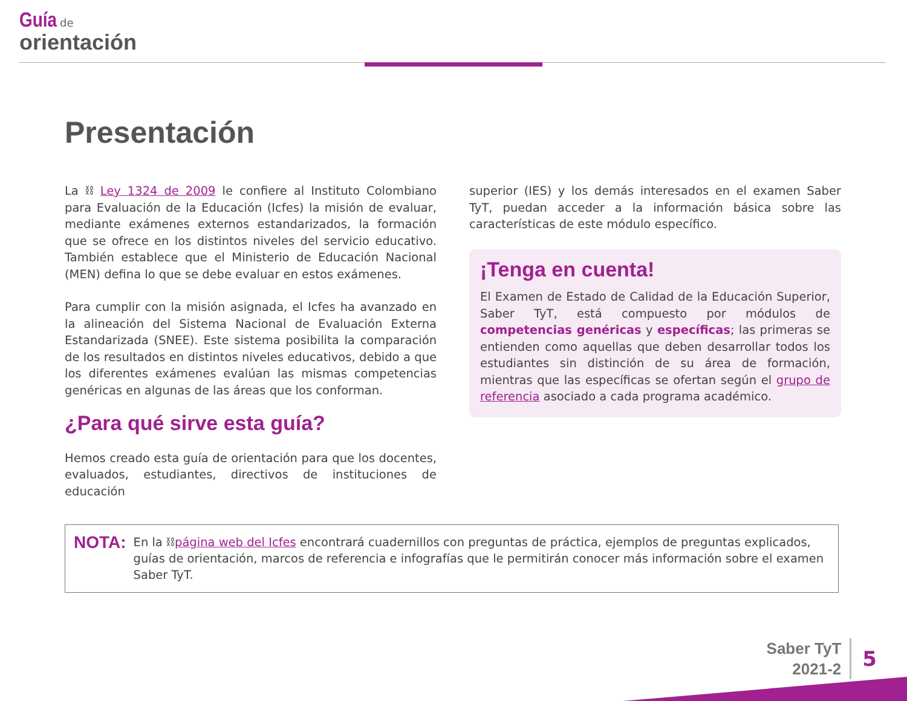Guía de
orientación
Presentación
La ⛓ Ley 1324 de 2009 le confiere al Instituto Colombiano para Evaluación de la Educación (Icfes) la misión de evaluar, mediante exámenes externos estandarizados, la formación que se ofrece en los distintos niveles del servicio educativo. También establece que el Ministerio de Educación Nacional (MEN) defina lo que se debe evaluar en estos exámenes.
Para cumplir con la misión asignada, el Icfes ha avanzado en la alineación del Sistema Nacional de Evaluación Externa Estandarizada (SNEE). Este sistema posibilita la comparación de los resultados en distintos niveles educativos, debido a que los diferentes exámenes evalúan las mismas competencias genéricas en algunas de las áreas que los conforman.
¿Para qué sirve esta guía?
Hemos creado esta guía de orientación para que los docentes, evaluados, estudiantes, directivos de instituciones de educación
superior (IES) y los demás interesados en el examen Saber TyT, puedan acceder a la información básica sobre las características de este módulo específico.
¡Tenga en cuenta!
El Examen de Estado de Calidad de la Educación Superior, Saber TyT, está compuesto por módulos de competencias genéricas y específicas; las primeras se entienden como aquellas que deben desarrollar todos los estudiantes sin distinción de su área de formación, mientras que las específicas se ofertan según el grupo de referencia asociado a cada programa académico.
NOTA:
En la ⛓página web del Icfes encontrará cuadernillos con preguntas de práctica, ejemplos de preguntas explicados, guías de orientación, marcos de referencia e infografías que le permitirán conocer más información sobre el examen Saber TyT.
Saber TyT
2021-2
5